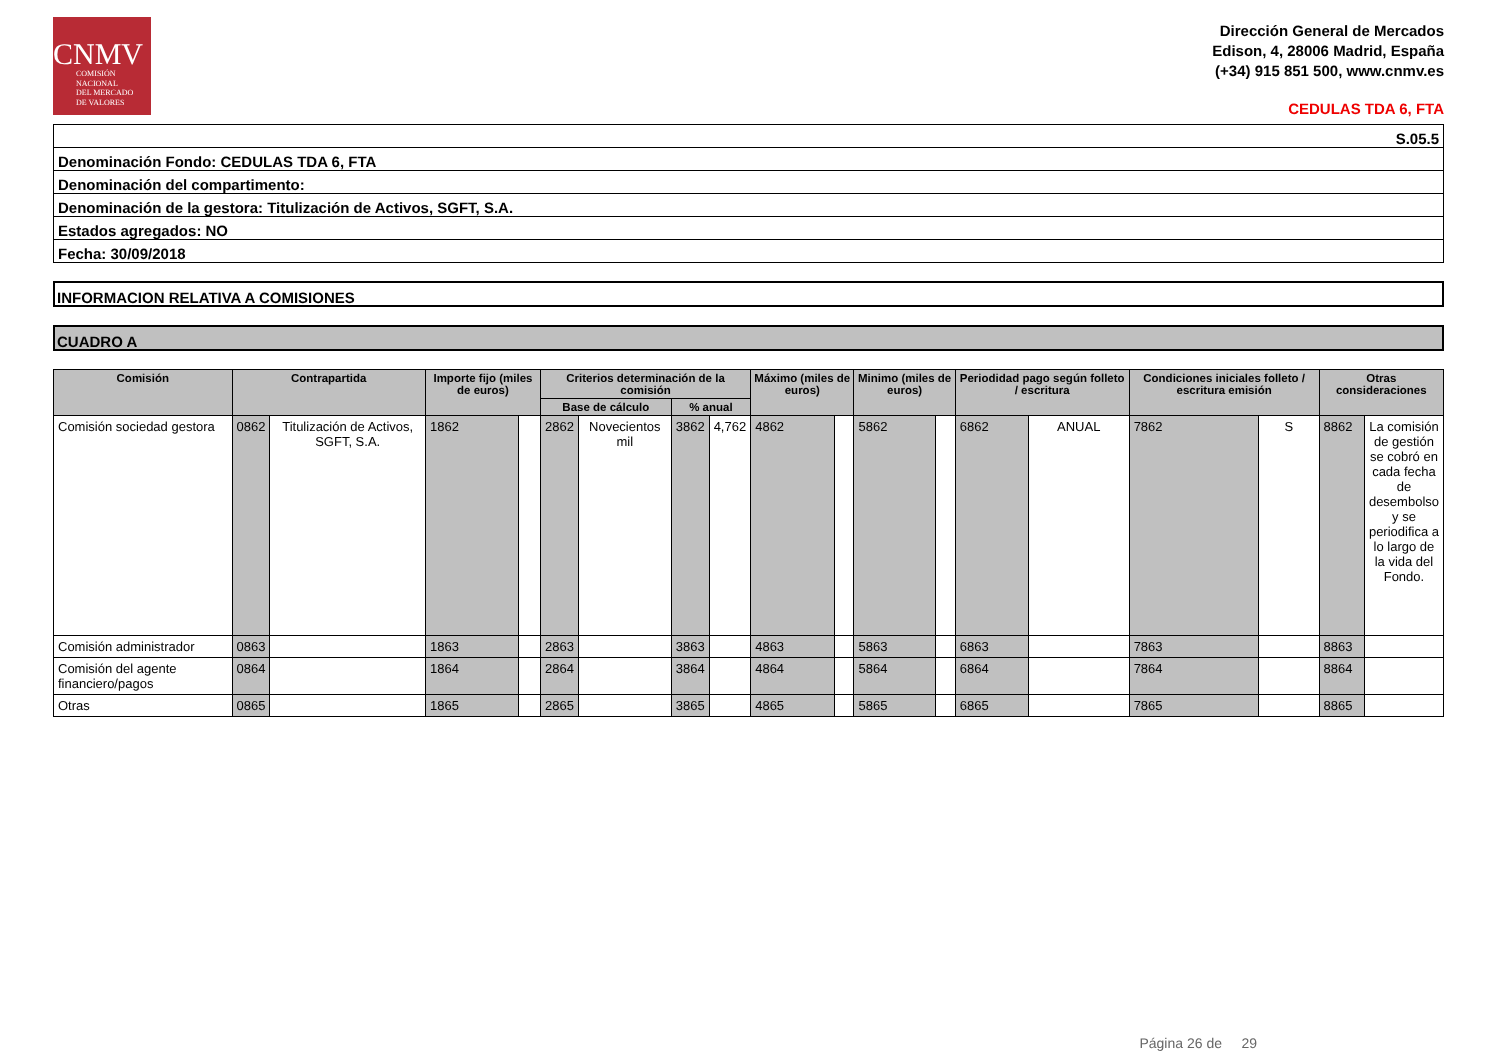CNMV
COMISIÓN
NACIONAL
DEL MERCADO
DE VALORES
Dirección General de Mercados
Edison, 4, 28006 Madrid, España
(+34) 915 851 500, www.cnmv.es
CEDULAS TDA 6, FTA
| S.05.5 |
| Denominación Fondo: CEDULAS TDA 6, FTA |
| Denominación del compartimento: |
| Denominación de la gestora: Titulización de Activos, SGFT, S.A. |
| Estados agregados: NO |
| Fecha: 30/09/2018 |
INFORMACION RELATIVA A COMISIONES
CUADRO A
| Comisión | Contrapartida | | Importe fijo (miles de euros) | | Criterios determinación de la comisión | | | | Máximo (miles de euros) | | Minimo (miles de euros) | | Periodidad pago según folleto / escritura | | Condiciones iniciales folleto / escritura emisión | | Otras consideraciones | |
| --- | --- | --- | --- | --- | --- | --- | --- | --- | --- | --- | --- | --- | --- | --- | --- | --- | --- | --- |
| | | | | | Base de cálculo | | % anual | | | | | | | | | | | |
| Comisión sociedad gestora | 0862 | Titulización de Activos, SGFT, S.A. | 1862 | | 2862 | Novecientos mil | 3862 | 4,762 | 4862 | | 5862 | | 6862 | ANUAL | 7862 | S | 8862 | La comisión de gestión se cobró en cada fecha de desembolso y se periodifica a lo largo de la vida del Fondo. |
| Comisión administrador | 0863 | | 1863 | | 2863 | | 3863 | | 4863 | | 5863 | | 6863 | | 7863 | | 8863 | |
| Comisión del agente financiero/pagos | 0864 | | 1864 | | 2864 | | 3864 | | 4864 | | 5864 | | 6864 | | 7864 | | 8864 | |
| Otras | 0865 | | 1865 | | 2865 | | 3865 | | 4865 | | 5865 | | 6865 | | 7865 | | 8865 | |
Página 26 de 29